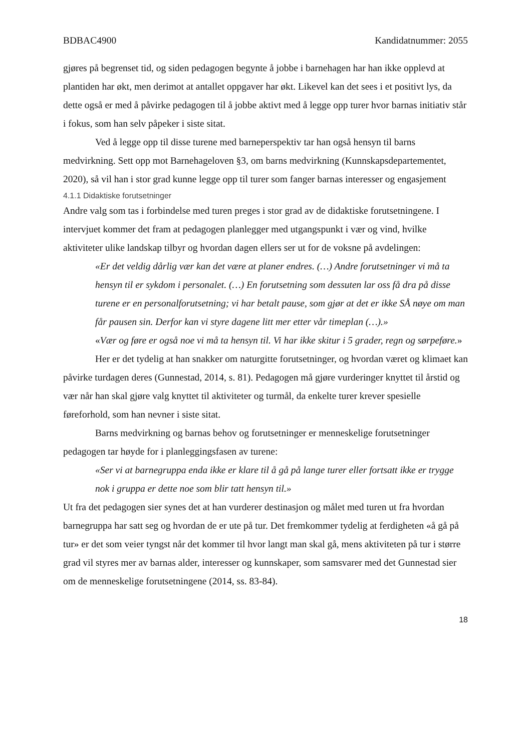BDBAC4900 Kandidatnummer: 2055
gjøres på begrenset tid, og siden pedagogen begynte å jobbe i barnehagen har han ikke opplevd at plantiden har økt, men derimot at antallet oppgaver har økt. Likevel kan det sees i et positivt lys, da dette også er med å påvirke pedagogen til å jobbe aktivt med å legge opp turer hvor barnas initiativ står i fokus, som han selv påpeker i siste sitat.
Ved å legge opp til disse turene med barneperspektiv tar han også hensyn til barns medvirkning. Sett opp mot Barnehageloven §3, om barns medvirkning (Kunnskapsdepartementet, 2020), så vil han i stor grad kunne legge opp til turer som fanger barnas interesser og engasjement
4.1.1 Didaktiske forutsetninger
Andre valg som tas i forbindelse med turen preges i stor grad av de didaktiske forutsetningene. I intervjuet kommer det fram at pedagogen planlegger med utgangspunkt i vær og vind, hvilke aktiviteter ulike landskap tilbyr og hvordan dagen ellers ser ut for de voksne på avdelingen:
«Er det veldig dårlig vær kan det være at planer endres. (…) Andre forutsetninger vi må ta hensyn til er sykdom i personalet. (…) En forutsetning som dessuten lar oss få dra på disse turene er en personalforutsetning; vi har betalt pause, som gjør at det er ikke SÅ nøye om man får pausen sin. Derfor kan vi styre dagene litt mer etter vår timeplan (…).»
«Vær og føre er også noe vi må ta hensyn til. Vi har ikke skitur i 5 grader, regn og sørpeføre.»
Her er det tydelig at han snakker om naturgitte forutsetninger, og hvordan været og klimaet kan påvirke turdagen deres (Gunnestad, 2014, s. 81). Pedagogen må gjøre vurderinger knyttet til årstid og vær når han skal gjøre valg knyttet til aktiviteter og turmål, da enkelte turer krever spesielle føreforhold, som han nevner i siste sitat.
Barns medvirkning og barnas behov og forutsetninger er menneskelige forutsetninger pedagogen tar høyde for i planleggingsfasen av turene:
«Ser vi at barnegruppa enda ikke er klare til å gå på lange turer eller fortsatt ikke er trygge nok i gruppa er dette noe som blir tatt hensyn til.»
Ut fra det pedagogen sier synes det at han vurderer destinasjon og målet med turen ut fra hvordan barnegruppa har satt seg og hvordan de er ute på tur. Det fremkommer tydelig at ferdigheten «å gå på tur» er det som veier tyngst når det kommer til hvor langt man skal gå, mens aktiviteten på tur i større grad vil styres mer av barnas alder, interesser og kunnskaper, som samsvarer med det Gunnestad sier om de menneskelige forutsetningene (2014, ss. 83-84).
18